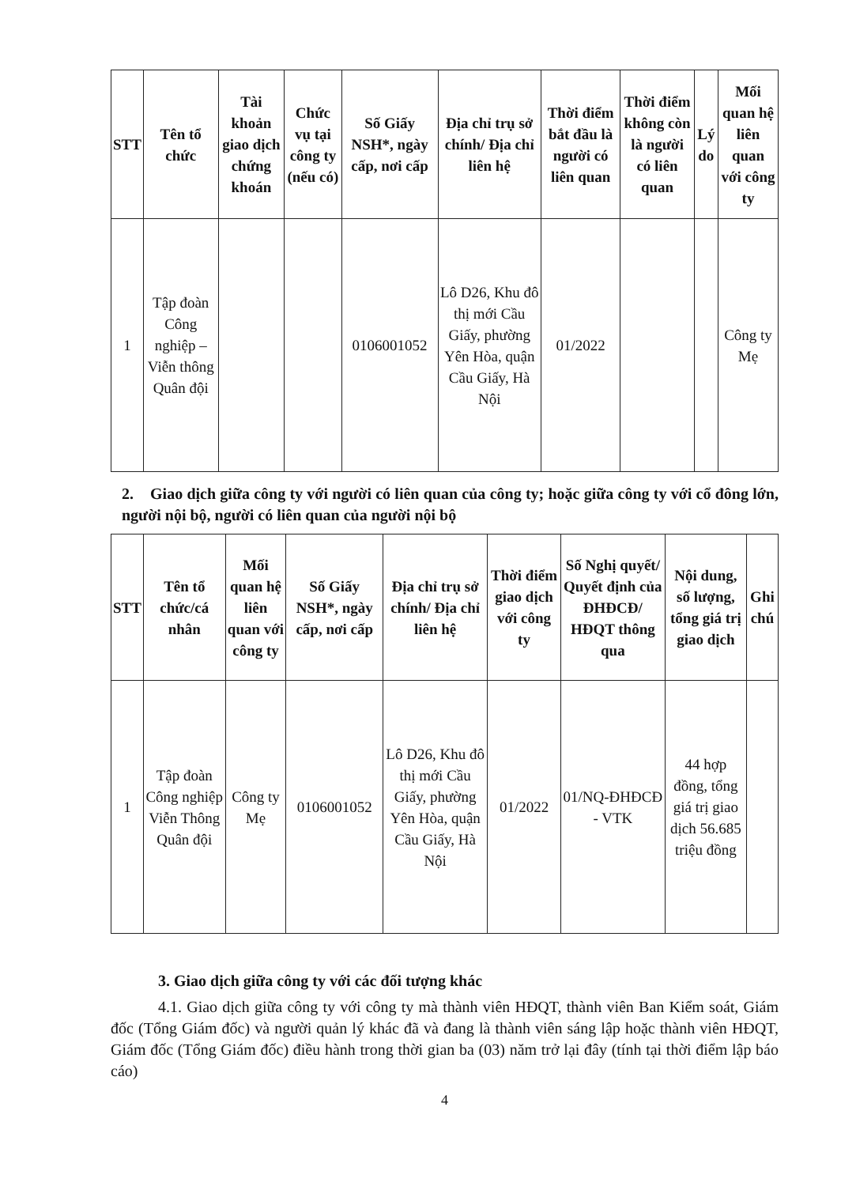| STT | Tên tổ chức | Tài khoản giao dịch chứng khoán | Chức vụ tại công ty (nếu có) | Số Giấy NSH*, ngày cấp, nơi cấp | Địa chỉ trụ sở chính/ Địa chỉ liên hệ | Thời điểm bắt đầu là người có liên quan | Thời điểm không còn là người có liên quan | Lý do | Mối quan hệ liên quan với công ty |
| --- | --- | --- | --- | --- | --- | --- | --- | --- | --- |
| 1 | Tập đoàn Công nghiệp – Viễn thông Quân đội | | | 0106001052 | Lô D26, Khu đô thị mới Cầu Giấy, phường Yên Hòa, quận Cầu Giấy, Hà Nội | 01/2022 | | | Công ty Mẹ |
2. Giao dịch giữa công ty với người có liên quan của công ty; hoặc giữa công ty với cổ đông lớn, người nội bộ, người có liên quan của người nội bộ
| STT | Tên tổ chức/cá nhân | Mối quan hệ liên quan với công ty | Số Giấy NSH*, ngày cấp, nơi cấp | Địa chỉ trụ sở chính/ Địa chỉ liên hệ | Thời điểm giao dịch với công ty | Số Nghị quyết/ Quyết định của ĐHĐCĐ/ HĐQT thông qua | Nội dung, số lượng, tổng giá trị giao dịch | Ghi chú |
| --- | --- | --- | --- | --- | --- | --- | --- | --- |
| 1 | Tập đoàn Công nghiệp Viễn Thông Quân đội | Công ty Mẹ | 0106001052 | Lô D26, Khu đô thị mới Cầu Giấy, phường Yên Hòa, quận Cầu Giấy, Hà Nội | 01/2022 | 01/NQ-ĐHĐCĐ - VTK | 44 hợp đồng, tổng giá trị giao dịch 56.685 triệu đồng | |
3. Giao dịch giữa công ty với các đối tượng khác
4.1. Giao dịch giữa công ty với công ty mà thành viên HĐQT, thành viên Ban Kiểm soát, Giám đốc (Tổng Giám đốc) và người quản lý khác đã và đang là thành viên sáng lập hoặc thành viên HĐQT, Giám đốc (Tổng Giám đốc) điều hành trong thời gian ba (03) năm trở lại đây (tính tại thời điểm lập báo cáo)
4